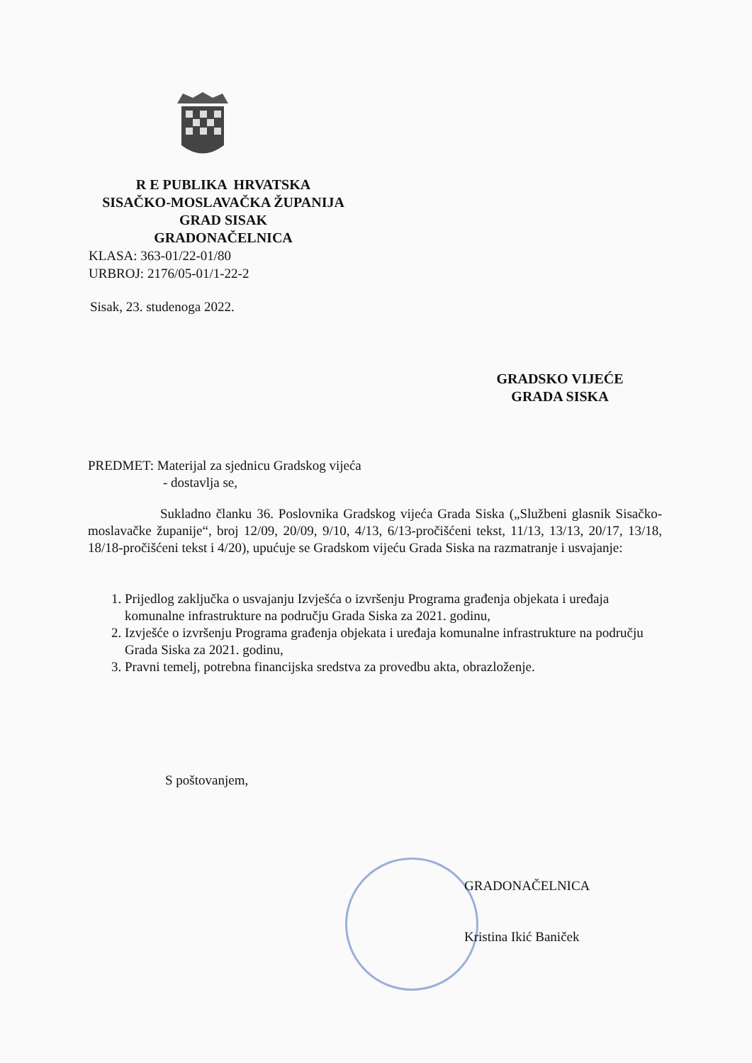R E PUBLIKA HRVATSKA
SISAČKO-MOSLAVAČKA ŽUPANIJA
GRAD SISAK
GRADONAČELNICA
KLASA: 363-01/22-01/80
URBROJ: 2176/05-01/1-22-2
Sisak, 23. studenoga 2022.
GRADSKO VIJEĆE
GRADA SISKA
PREDMET: Materijal za sjednicu Gradskog vijeća
- dostavlja se,
Sukladno članku 36. Poslovnika Gradskog vijeća Grada Siska („Službeni glasnik Sisačko-moslavačke županije“, broj 12/09, 20/09, 9/10, 4/13, 6/13-pročišćeni tekst, 11/13, 13/13, 20/17, 13/18, 18/18-pročišćeni tekst i 4/20), upućuje se Gradskom vijeću Grada Siska na razmatranje i usvajanje:
1. Prijedlog zaključka o usvajanju Izvješća o izvršenju Programa građenja objekata i uređaja komunalne infrastrukture na području Grada Siska za 2021. godinu,
2. Izvješće o izvršenju Programa građenja objekata i uređaja komunalne infrastrukture na području Grada Siska za 2021. godinu,
3. Pravni temelj, potrebna financijska sredstva za provedbu akta, obrazloženje.
S poštovanjem,
GRADONAČELNICA
Kristina Ikić Baniček